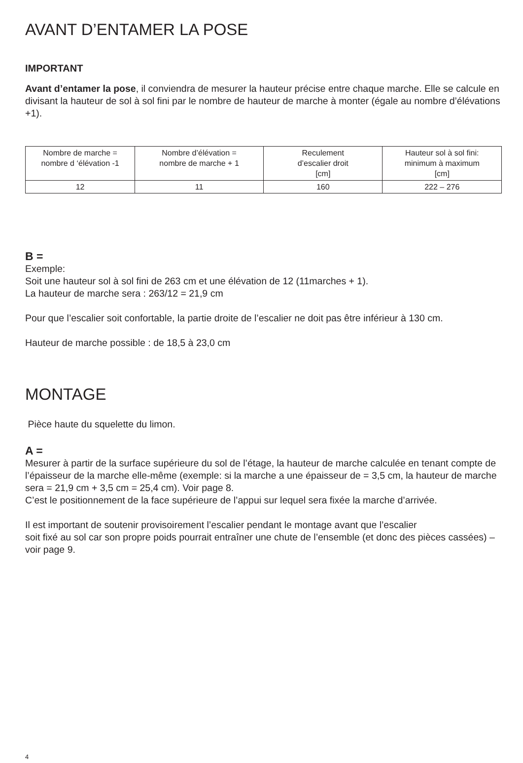AVANT D’ENTAMER LA POSE
IMPORTANT
Avant d’entamer la pose, il conviendra de mesurer la hauteur précise entre chaque marche. Elle se calcule en divisant la hauteur de sol à sol fini par le nombre de hauteur de marche à monter (égale au nombre d’élévations +1).
| Nombre de marche = nombre d ‘élévation -1 | Nombre d’élévation = nombre de marche + 1 | Reculement d’escalier droit [cm] | Hauteur sol à sol fini: minimum à maximum [cm] |
| 12 | 11 | 160 | 222 – 276 |
B =
Exemple:
Soit une hauteur sol à sol fini de 263 cm et une élévation de 12 (11marches + 1).
La hauteur de marche sera : 263/12 = 21,9 cm
Pour que l’escalier soit confortable, la partie droite de l’escalier ne doit pas être inférieur à 130 cm.
Hauteur de marche possible : de 18,5 à 23,0 cm
MONTAGE
Pièce haute du squelette du limon.
A =
Mesurer à partir de la surface supérieure du sol de l’étage, la hauteur de marche calculée en tenant compte de l’épaisseur de la marche elle-même (exemple: si la marche a une épaisseur de = 3,5 cm, la hauteur de marche sera = 21,9 cm + 3,5 cm = 25,4 cm). Voir page 8.
C’est le positionnement de la face supérieure de l’appui sur lequel sera fixée la marche d’arrivée.
Il est important de soutenir provisoirement l’escalier pendant le montage avant que l’escalier
soit fixé au sol car son propre poids pourrait entraîner une chute de l’ensemble (et donc des pièces cassées) – voir page 9.
4